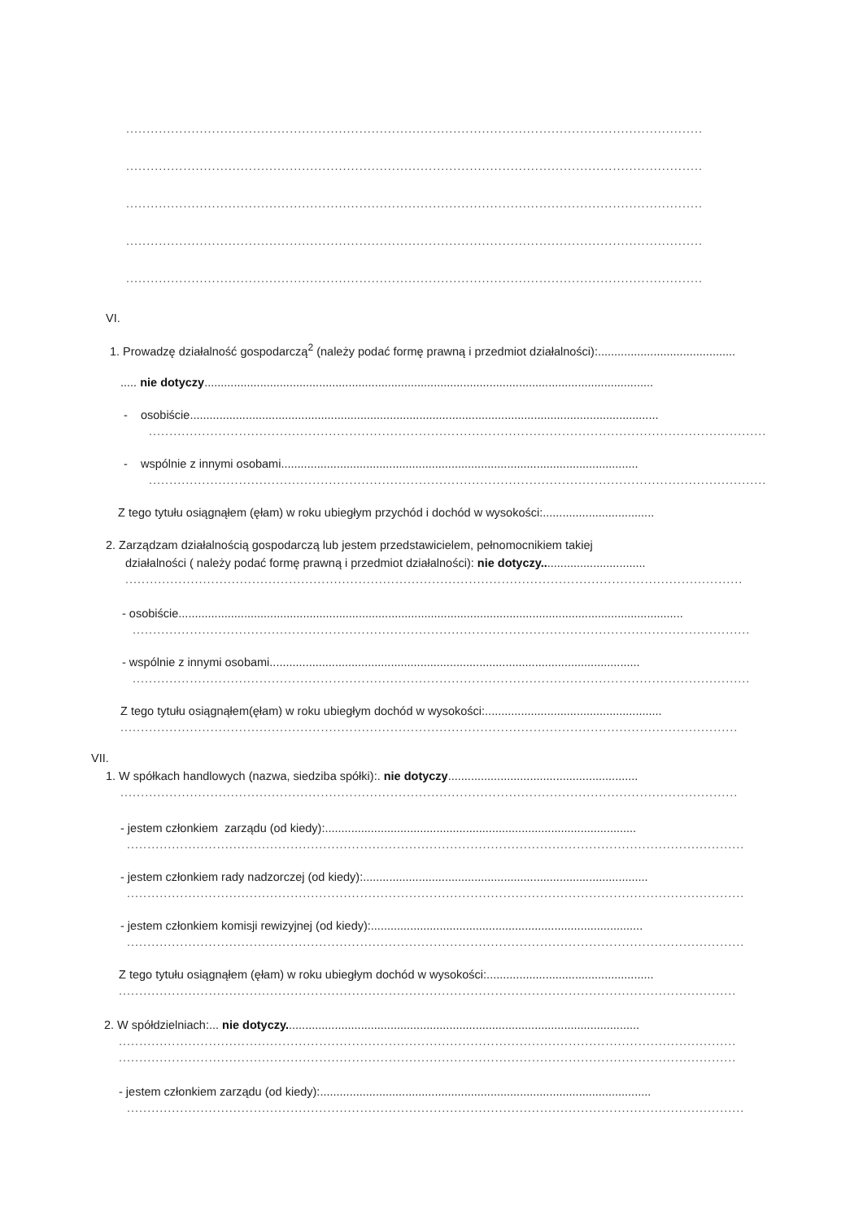........................................................................................................................................................
........................................................................................................................................................
........................................................................................................................................................
........................................................................................................................................................
........................................................................................................................................................
VI.
1. Prowadzę działalność gospodarczą<sup>2</sup> (należy podać formę prawną i przedmiot działalności):..........................................
..... nie dotyczy.........................................................................................................................................
- osobiście...............................................................................................................................................
.......................................................................................................................................................
- wspólnie z innymi osobami.............................................................................................................
.......................................................................................................................................................
Z tego tytułu osiągnąłem (ęłam) w roku ubiegłym przychód i dochód w wysokości:..................................
2. Zarządzam działalnością gospodarczą lub jestem przedstawicielem, pełnomocnikiem takiej
działalności ( należy podać formę prawną i przedmiot działalności): nie dotyczy................................
.......................................................................................................................................................
- osobiście..........................................................................................................................................................
.......................................................................................................................................................
- wspólnie z innymi osobami.................................................................................................................
.......................................................................................................................................................
Z tego tytułu osiągnąłem(ęłam) w roku ubiegłym dochód w wysokości:......................................................
.......................................................................................................................................................
VII.
1. W spółkach handlowych (nazwa, siedziba spółki):. nie dotyczy..........................................................
.......................................................................................................................................................
- jestem członkiem zarządu (od kiedy):...............................................................................................
.......................................................................................................................................................
- jestem członkiem rady nadzorczej (od kiedy):.......................................................................................
.......................................................................................................................................................
- jestem członkiem komisji rewizyjnej (od kiedy):...................................................................................
.......................................................................................................................................................
Z tego tytułu osiągnąłem (ęłam) w roku ubiegłym dochód w wysokości:...................................................
.......................................................................................................................................................
2. W spółdzielniach:... nie dotyczy............................................................................................................
.......................................................................................................................................................
.......................................................................................................................................................
- jestem członkiem zarządu (od kiedy):.....................................................................................................
.......................................................................................................................................................